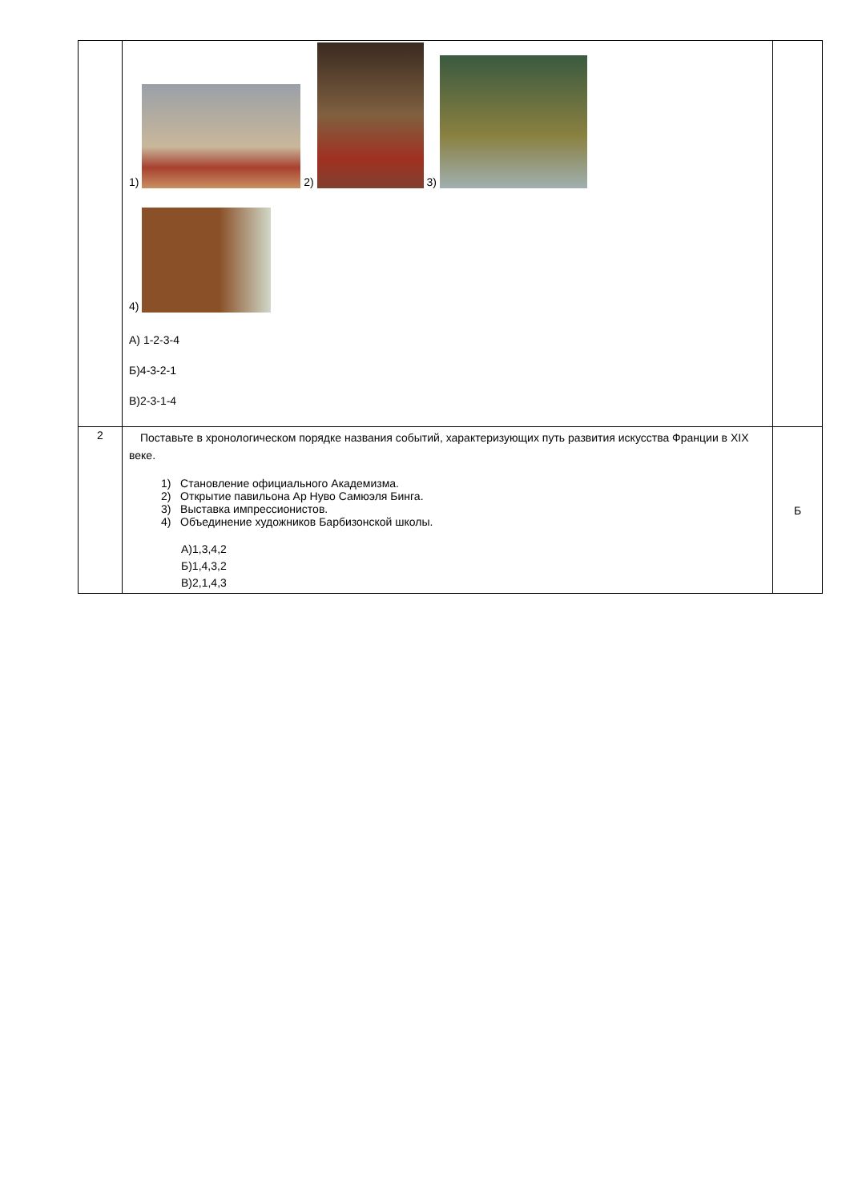| | 1) 2) 3) 4) А) 1-2-3-4 Б)4-3-2-1 В)2-3-1-4 | |
| 2 | Поставьте в хронологическом порядке названия событий, характеризующих путь развития искусства Франции в XIX веке. 1) Становление официального Академизма. 2) Открытие павильона Ар Нуво Самюэля Бинга. 3) Выставка импрессионистов. 4) Объединение художников Барбизонской школы. А)1,3,4,2 Б)1,4,3,2 В)2,1,4,3 | Б |